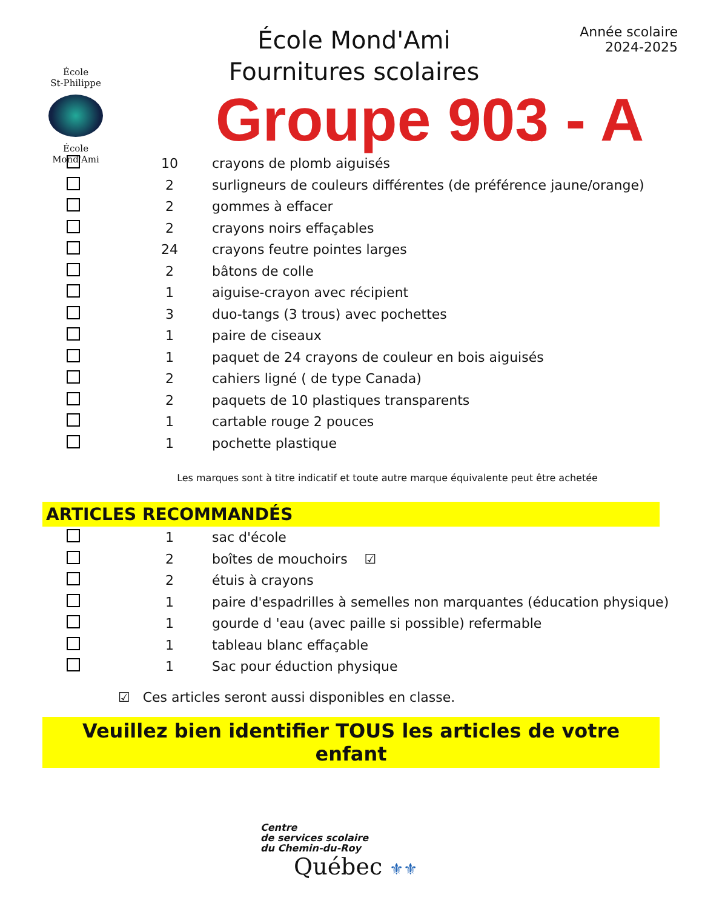École
St-Philippe
École
Mond'Ami
École Mond'Ami
Fournitures scolaires
Année scolaire
2024-2025
Groupe 903 - A
| | 10 | crayons de plomb aiguisés |
| | 2 | surligneurs de couleurs différentes (de préférence jaune/orange) |
| | 2 | gommes à effacer |
| | 2 | crayons noirs effaçables |
| | 24 | crayons feutre pointes larges |
| | 2 | bâtons de colle |
| | 1 | aiguise-crayon avec récipient |
| | 3 | duo-tangs (3 trous) avec pochettes |
| | 1 | paire de ciseaux |
| | 1 | paquet de 24 crayons de couleur en bois aiguisés |
| | 2 | cahiers ligné ( de type Canada) |
| | 2 | paquets de 10 plastiques transparents |
| | 1 | cartable rouge 2 pouces |
| | 1 | pochette plastique |
Les marques sont à titre indicatif et toute autre marque équivalente peut être achetée
ARTICLES RECOMMANDÉS
| | 1 | sac d'école |
| | 2 | boîtes de mouchoirs ☑ |
| | 2 | étuis à crayons |
| | 1 | paire d'espadrilles à semelles non marquantes (éducation physique) |
| | 1 | gourde d 'eau (avec paille si possible) refermable |
| | 1 | tableau blanc effaçable |
| | 1 | Sac pour éduction physique |
☑ Ces articles seront aussi disponibles en classe.
Veuillez bien identifier TOUS les articles de votre enfant
Centre
de services scolaire
du Chemin-du-Roy
Québec ⚜⚜